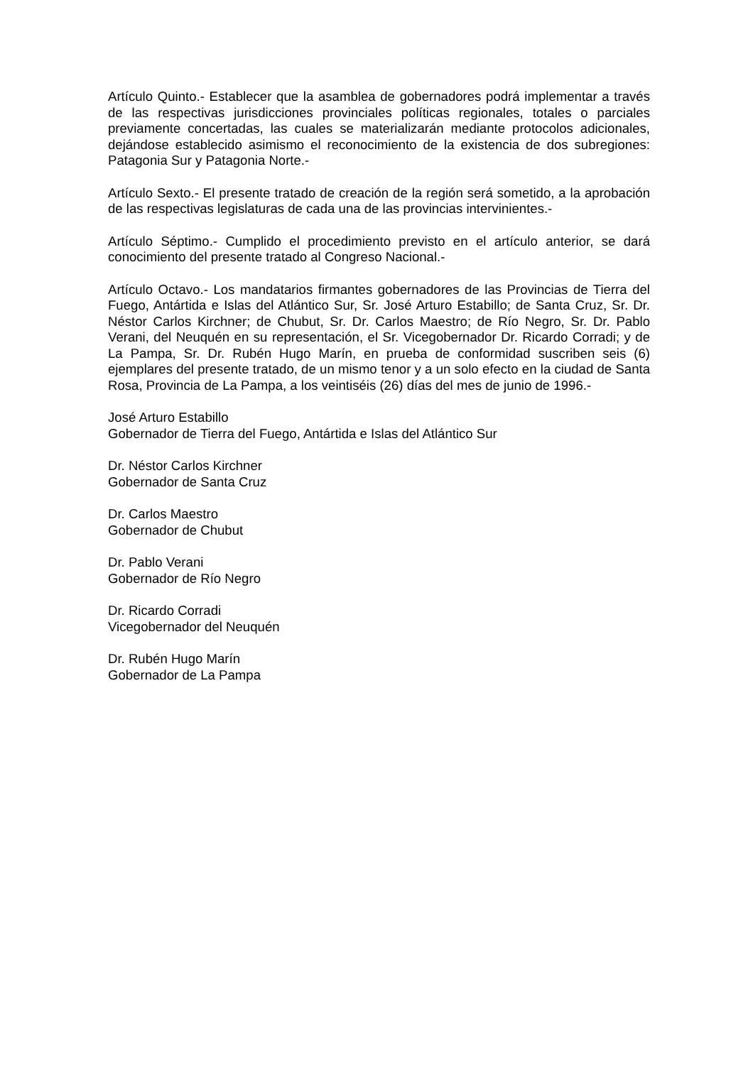Artículo Quinto.- Establecer que la asamblea de gobernadores podrá implementar a través de las respectivas jurisdicciones provinciales políticas regionales, totales o parciales previamente concertadas, las cuales se materializarán mediante protocolos adicionales, dejándose establecido asimismo el reconocimiento de la existencia de dos subregiones: Patagonia Sur y Patagonia Norte.-
Artículo Sexto.- El presente tratado de creación de la región será sometido, a la aprobación de las respectivas legislaturas de cada una de las provincias intervinientes.-
Artículo Séptimo.- Cumplido el procedimiento previsto en el artículo anterior, se dará conocimiento del presente tratado al Congreso Nacional.-
Artículo Octavo.- Los mandatarios firmantes gobernadores de las Provincias de Tierra del Fuego, Antártida e Islas del Atlántico Sur, Sr. José Arturo Estabillo; de Santa Cruz, Sr. Dr. Néstor Carlos Kirchner; de Chubut, Sr. Dr. Carlos Maestro; de Río Negro, Sr. Dr. Pablo Verani, del Neuquén en su representación, el Sr. Vicegobernador Dr. Ricardo Corradi; y de La Pampa, Sr. Dr. Rubén Hugo Marín, en prueba de conformidad suscriben seis (6) ejemplares del presente tratado, de un mismo tenor y a un solo efecto en la ciudad de Santa Rosa, Provincia de La Pampa, a los veintiséis (26) días del mes de junio de 1996.-
José Arturo Estabillo
Gobernador de Tierra del Fuego, Antártida e Islas del Atlántico Sur
Dr. Néstor Carlos Kirchner
Gobernador de Santa Cruz
Dr. Carlos Maestro
Gobernador de Chubut
Dr. Pablo Verani
Gobernador de Río Negro
Dr. Ricardo Corradi
Vicegobernador del Neuquén
Dr. Rubén Hugo Marín
Gobernador de La Pampa